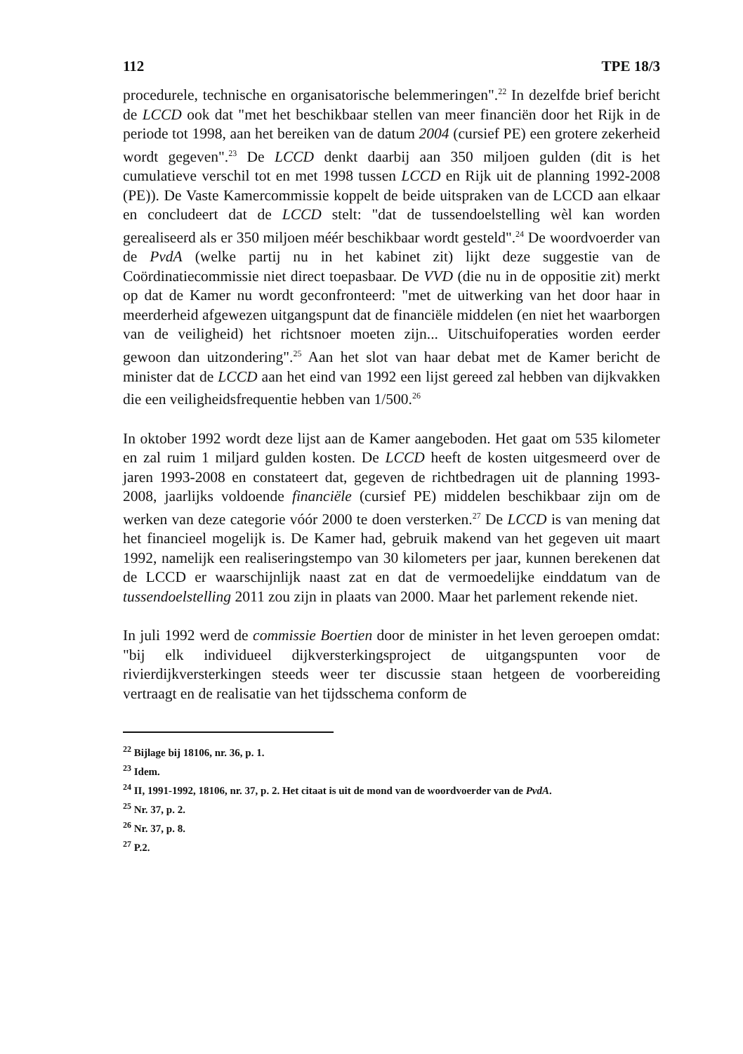112 TPE 18/3
procedurele, technische en organisatorische belemmeringen".<sup>22</sup> In dezelfde brief bericht de LCCD ook dat "met het beschikbaar stellen van meer financiën door het Rijk in de periode tot 1998, aan het bereiken van de datum 2004 (cursief PE) een grotere zekerheid wordt gegeven".<sup>23</sup> De LCCD denkt daarbij aan 350 miljoen gulden (dit is het cumulatieve verschil tot en met 1998 tussen LCCD en Rijk uit de planning 1992-2008 (PE)). De Vaste Kamercommissie koppelt de beide uitspraken van de LCCD aan elkaar en concludeert dat de LCCD stelt: "dat de tussendoelstelling wèl kan worden gerealiseerd als er 350 miljoen méér beschikbaar wordt gesteld".<sup>24</sup> De woordvoerder van de PvdA (welke partij nu in het kabinet zit) lijkt deze suggestie van de Coördinatiecommissie niet direct toepasbaar. De VVD (die nu in de oppositie zit) merkt op dat de Kamer nu wordt geconfronteerd: "met de uitwerking van het door haar in meerderheid afgewezen uitgangspunt dat de financiële middelen (en niet het waarborgen van de veiligheid) het richtsnoer moeten zijn... Uitschuifoperaties worden eerder gewoon dan uitzondering".<sup>25</sup> Aan het slot van haar debat met de Kamer bericht de minister dat de LCCD aan het eind van 1992 een lijst gereed zal hebben van dijkvakken die een veiligheidsfrequentie hebben van 1/500.<sup>26</sup>
In oktober 1992 wordt deze lijst aan de Kamer aangeboden. Het gaat om 535 kilometer en zal ruim 1 miljard gulden kosten. De LCCD heeft de kosten uitgesmeerd over de jaren 1993-2008 en constateert dat, gegeven de richtbedragen uit de planning 1993-2008, jaarlijks voldoende financiële (cursief PE) middelen beschikbaar zijn om de werken van deze categorie vóór 2000 te doen versterken.<sup>27</sup> De LCCD is van mening dat het financieel mogelijk is. De Kamer had, gebruik makend van het gegeven uit maart 1992, namelijk een realiseringstempo van 30 kilometers per jaar, kunnen berekenen dat de LCCD er waarschijnlijk naast zat en dat de vermoedelijke einddatum van de tussendoelstelling 2011 zou zijn in plaats van 2000. Maar het parlement rekende niet.
In juli 1992 werd de commissie Boertien door de minister in het leven geroepen omdat: "bij elk individueel dijkversterkingsproject de uitgangspunten voor de rivierdijkversterkingen steeds weer ter discussie staan hetgeen de voorbereiding vertraagt en de realisatie van het tijdsschema conform de
<sup>22</sup> Bijlage bij 18106, nr. 36, p. 1.
<sup>23</sup> Idem.
<sup>24</sup> II, 1991-1992, 18106, nr. 37, p. 2. Het citaat is uit de mond van de woordvoerder van de PvdA.
<sup>25</sup> Nr. 37, p. 2.
<sup>26</sup> Nr. 37, p. 8.
<sup>27</sup> P.2.